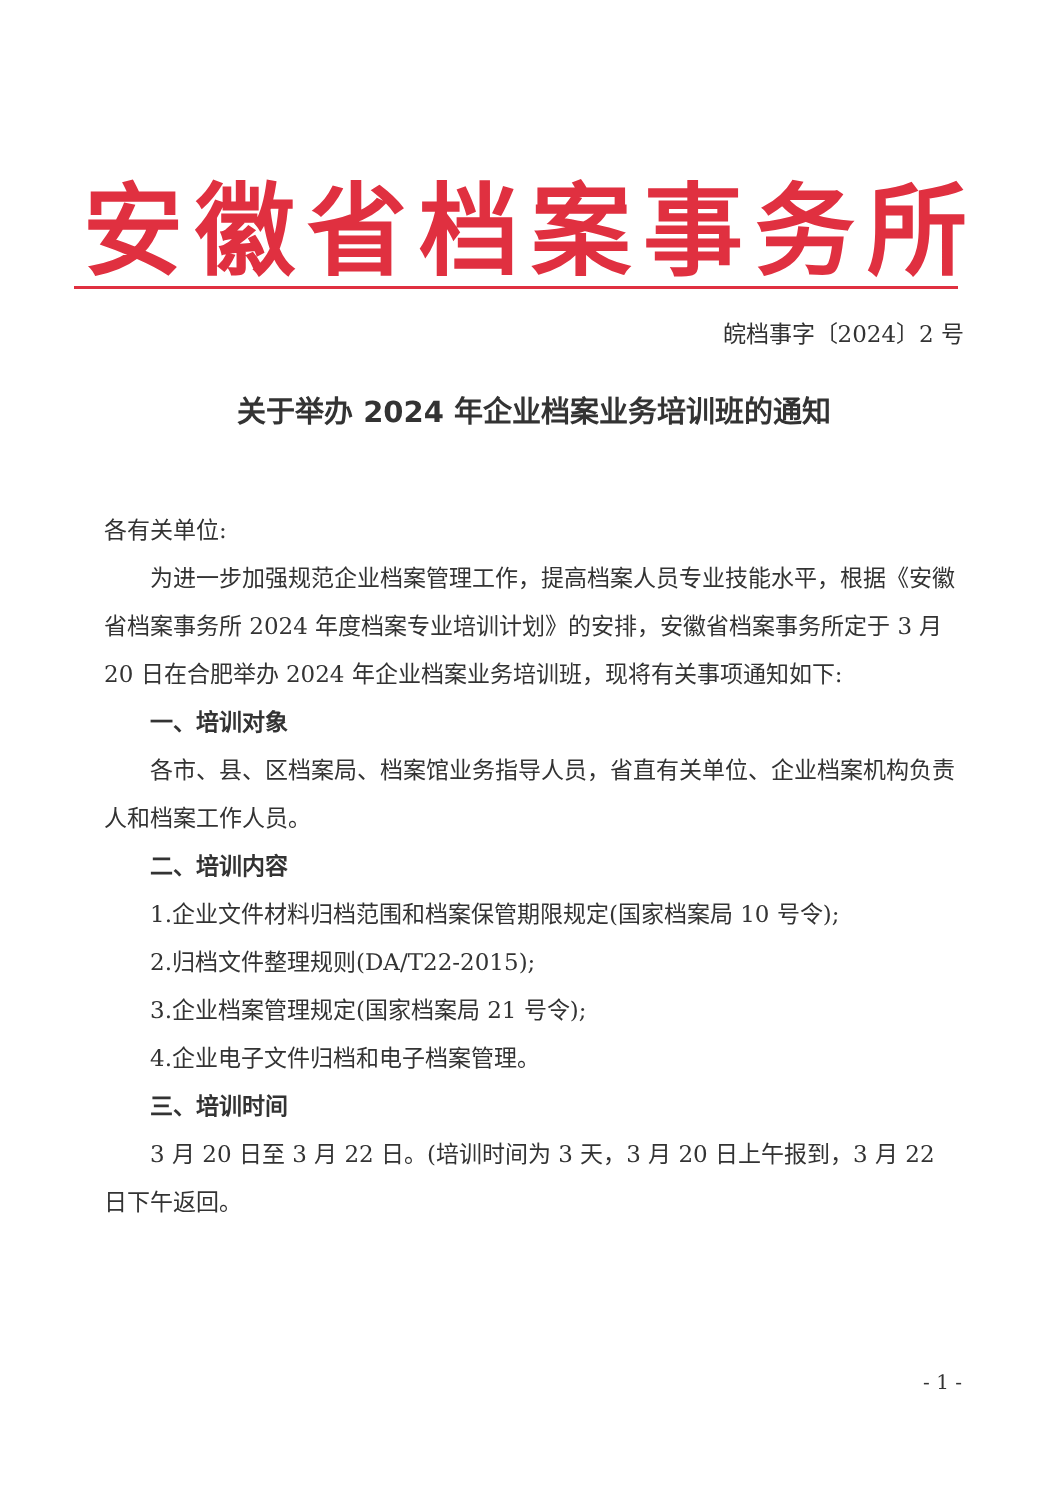安徽省档案事务所
皖档事字〔2024〕2 号
关于举办 2024 年企业档案业务培训班的通知
各有关单位:
为进一步加强规范企业档案管理工作，提高档案人员专业技能水平，根据《安徽省档案事务所 2024 年度档案专业培训计划》的安排，安徽省档案事务所定于 3 月 20 日在合肥举办 2024 年企业档案业务培训班，现将有关事项通知如下:
一、培训对象
各市、县、区档案局、档案馆业务指导人员，省直有关单位、企业档案机构负责人和档案工作人员。
二、培训内容
1.企业文件材料归档范围和档案保管期限规定(国家档案局 10 号令);
2.归档文件整理规则(DA/T22-2015);
3.企业档案管理规定(国家档案局 21 号令);
4.企业电子文件归档和电子档案管理。
三、培训时间
3 月 20 日至 3 月 22 日。(培训时间为 3 天，3 月 20 日上午报到，3 月 22 日下午返回。
- 1 -